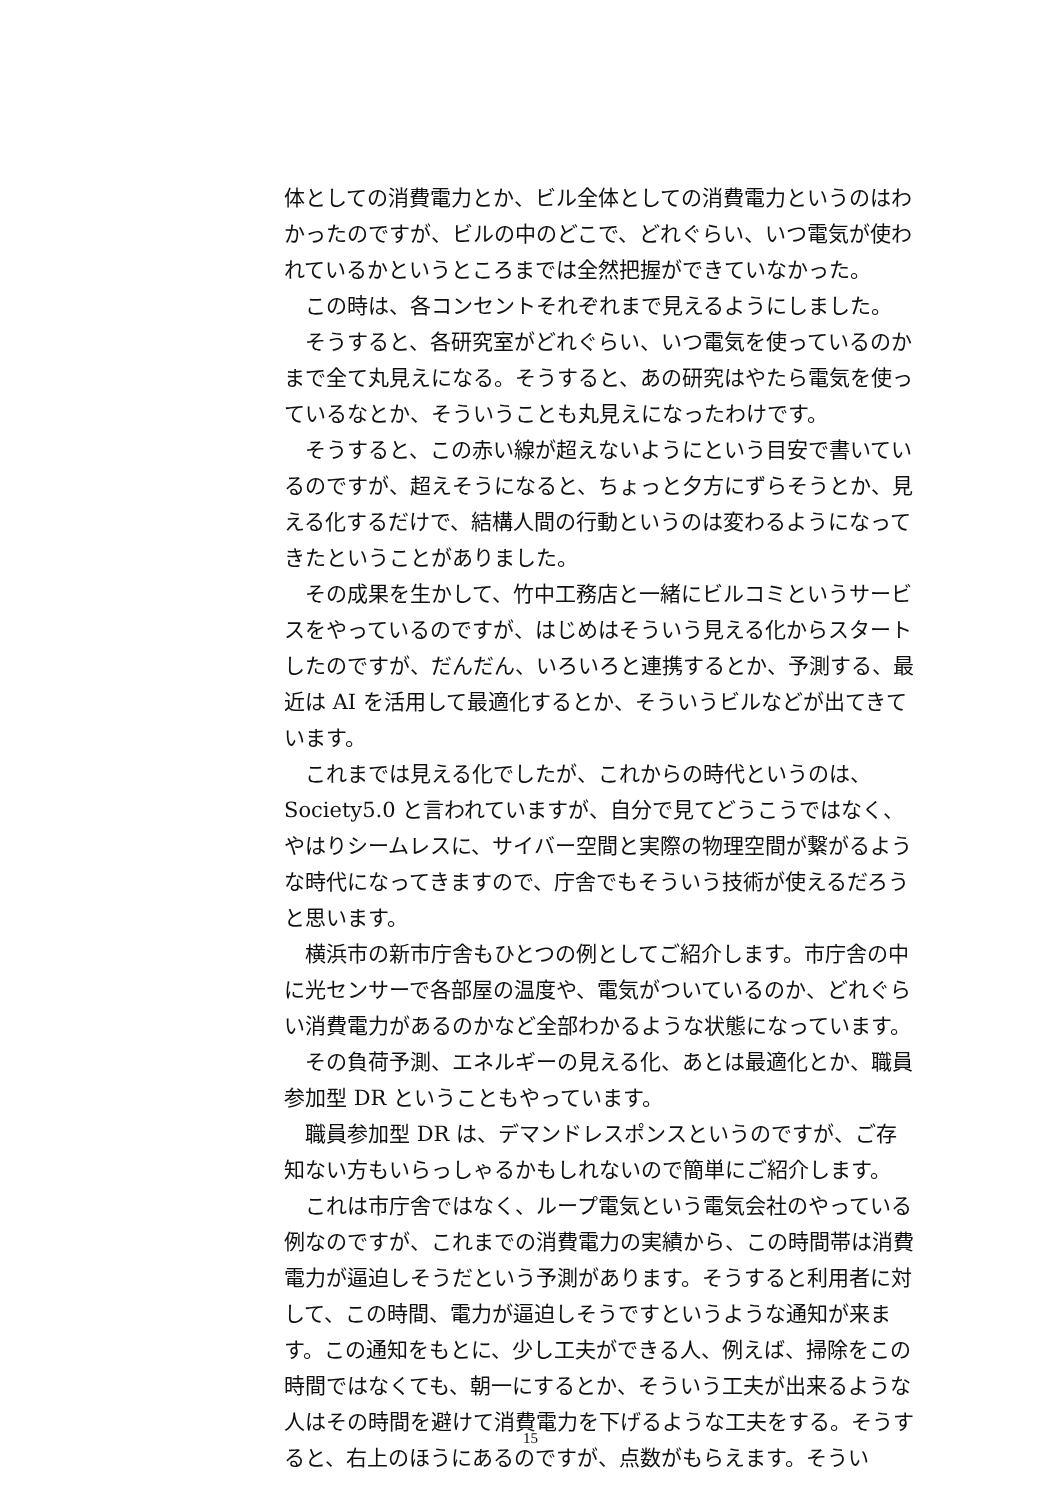体としての消費電力とか、ビル全体としての消費電力というのはわかったのですが、ビルの中のどこで、どれぐらい、いつ電気が使われているかというところまでは全然把握ができていなかった。
この時は、各コンセントそれぞれまで見えるようにしました。
そうすると、各研究室がどれぐらい、いつ電気を使っているのかまで全て丸見えになる。そうすると、あの研究はやたら電気を使っているなとか、そういうことも丸見えになったわけです。
そうすると、この赤い線が超えないようにという目安で書いているのですが、超えそうになると、ちょっと夕方にずらそうとか、見える化するだけで、結構人間の行動というのは変わるようになってきたということがありました。
その成果を生かして、竹中工務店と一緒にビルコミというサービスをやっているのですが、はじめはそういう見える化からスタートしたのですが、だんだん、いろいろと連携するとか、予測する、最近は AI を活用して最適化するとか、そういうビルなどが出てきています。
これまでは見える化でしたが、これからの時代というのは、Society5.0 と言われていますが、自分で見てどうこうではなく、やはりシームレスに、サイバー空間と実際の物理空間が繋がるような時代になってきますので、庁舎でもそういう技術が使えるだろうと思います。
横浜市の新市庁舎もひとつの例としてご紹介します。市庁舎の中に光センサーで各部屋の温度や、電気がついているのか、どれぐらい消費電力があるのかなど全部わかるような状態になっています。
その負荷予測、エネルギーの見える化、あとは最適化とか、職員参加型 DR ということもやっています。
職員参加型 DR は、デマンドレスポンスというのですが、ご存知ない方もいらっしゃるかもしれないので簡単にご紹介します。
これは市庁舎ではなく、ループ電気という電気会社のやっている例なのですが、これまでの消費電力の実績から、この時間帯は消費電力が逼迫しそうだという予測があります。そうすると利用者に対して、この時間、電力が逼迫しそうですというような通知が来ます。この通知をもとに、少し工夫ができる人、例えば、掃除をこの時間ではなくても、朝一にするとか、そういう工夫が出来るような人はその時間を避けて消費電力を下げるような工夫をする。そうすると、右上のほうにあるのですが、点数がもらえます。そうい
15